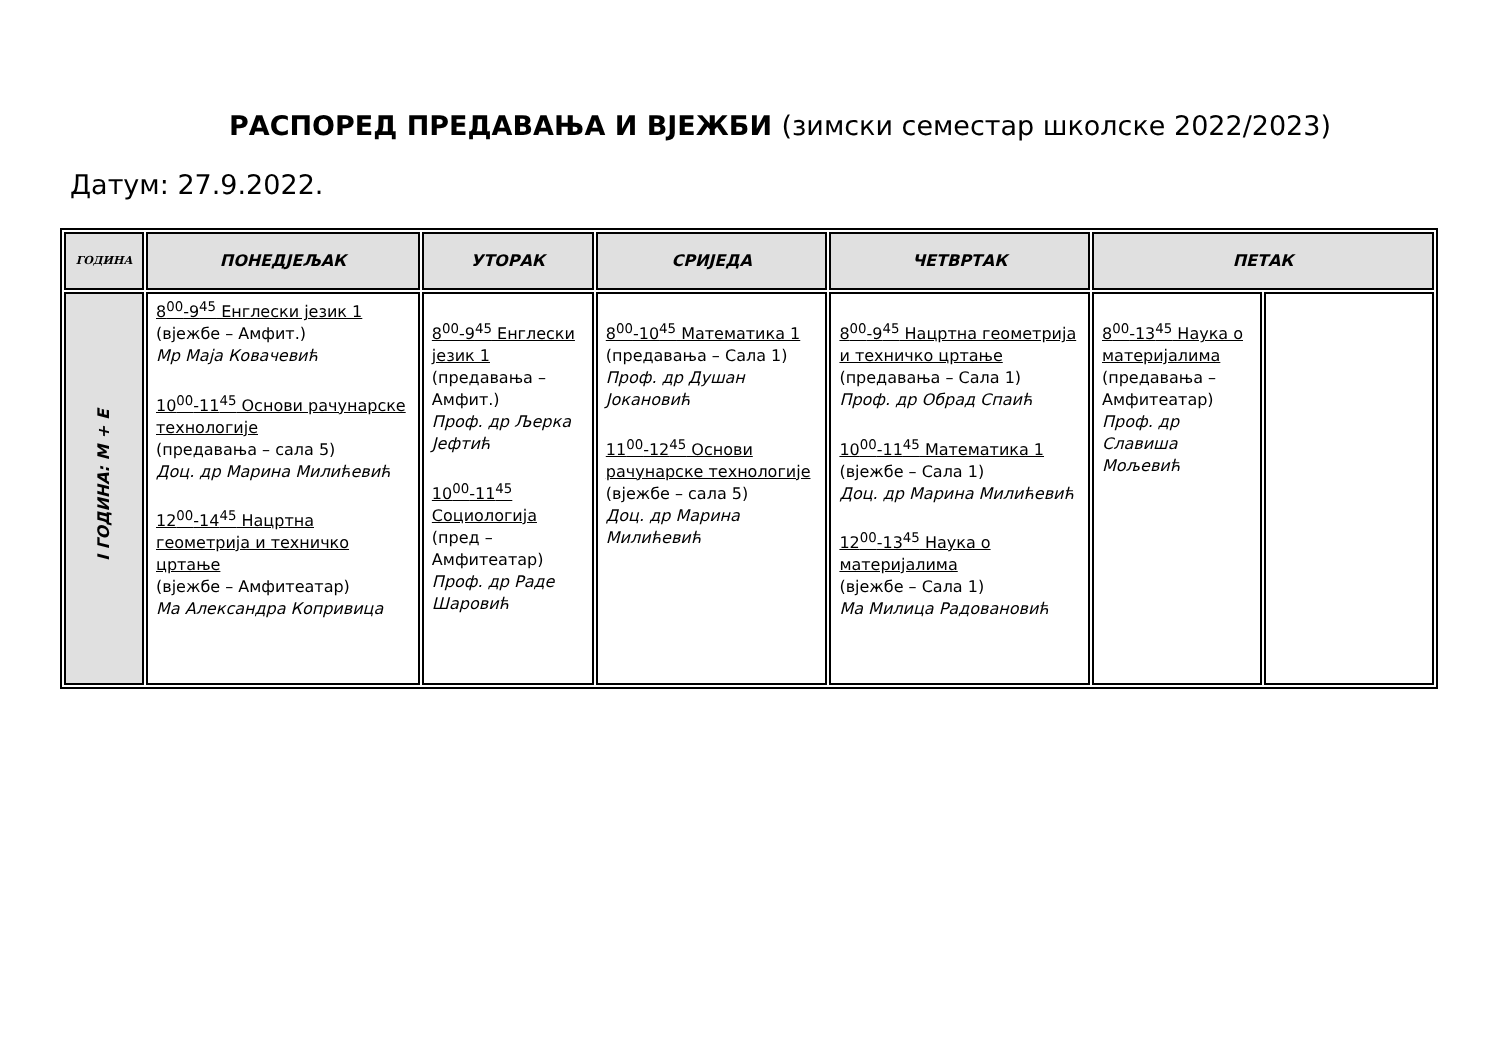РАСПОРЕД ПРЕДАВАЊА И ВЈЕЖБИ (зимски семестар школске 2022/2023)
Датум: 27.9.2022.
| ГОДИНА | ПОНЕДЈЕЉАК | УТОРАК | СРИЈЕДА | ЧЕТВРТАК | ПЕТАК | |
| --- | --- | --- | --- | --- | --- | --- |
| I ГОДИНА: М + Е | 8<sup>00</sup>-9<sup>45</sup> Енглески језик 1 (вјежбе – Амфит.) Мр Маја Ковачевић 10<sup>00</sup>-11<sup>45</sup> Основи рачунарске технологије (предавања – сала 5) Доц. др Марина Милићевић 12<sup>00</sup>-14<sup>45</sup> Нацртна геометрија и техничко цртање (вјежбе – Амфитеатар) Ма Александра Копривица | 8<sup>00</sup>-9<sup>45</sup> Енглески језик 1 (предавања – Амфит.) Проф. др Љерка Јефтић 10<sup>00</sup>-11<sup>45</sup> Социологија (пред – Амфитеатар) Проф. др Раде Шаровић | 8<sup>00</sup>-10<sup>45</sup> Математика 1 (предавања – Сала 1) Проф. др Душан Јокановић 11<sup>00</sup>-12<sup>45</sup> Основи рачунарске технологије (вјежбе – сала 5) Доц. др Марина Милићевић | 8<sup>00</sup>-9<sup>45</sup> Нацртна геометрија и техничко цртање (предавања – Сала 1) Проф. др Обрад Спаић 10<sup>00</sup>-11<sup>45</sup> Математика 1 (вјежбе – Сала 1) Доц. др Марина Милићевић 12<sup>00</sup>-13<sup>45</sup> Наука о материјалима (вјежбе – Сала 1) Ма Милица Радовановић | 8<sup>00</sup>-13<sup>45</sup> Наука о материјалима (предавања – Амфитеатар) Проф. др Славиша Мољевић | |